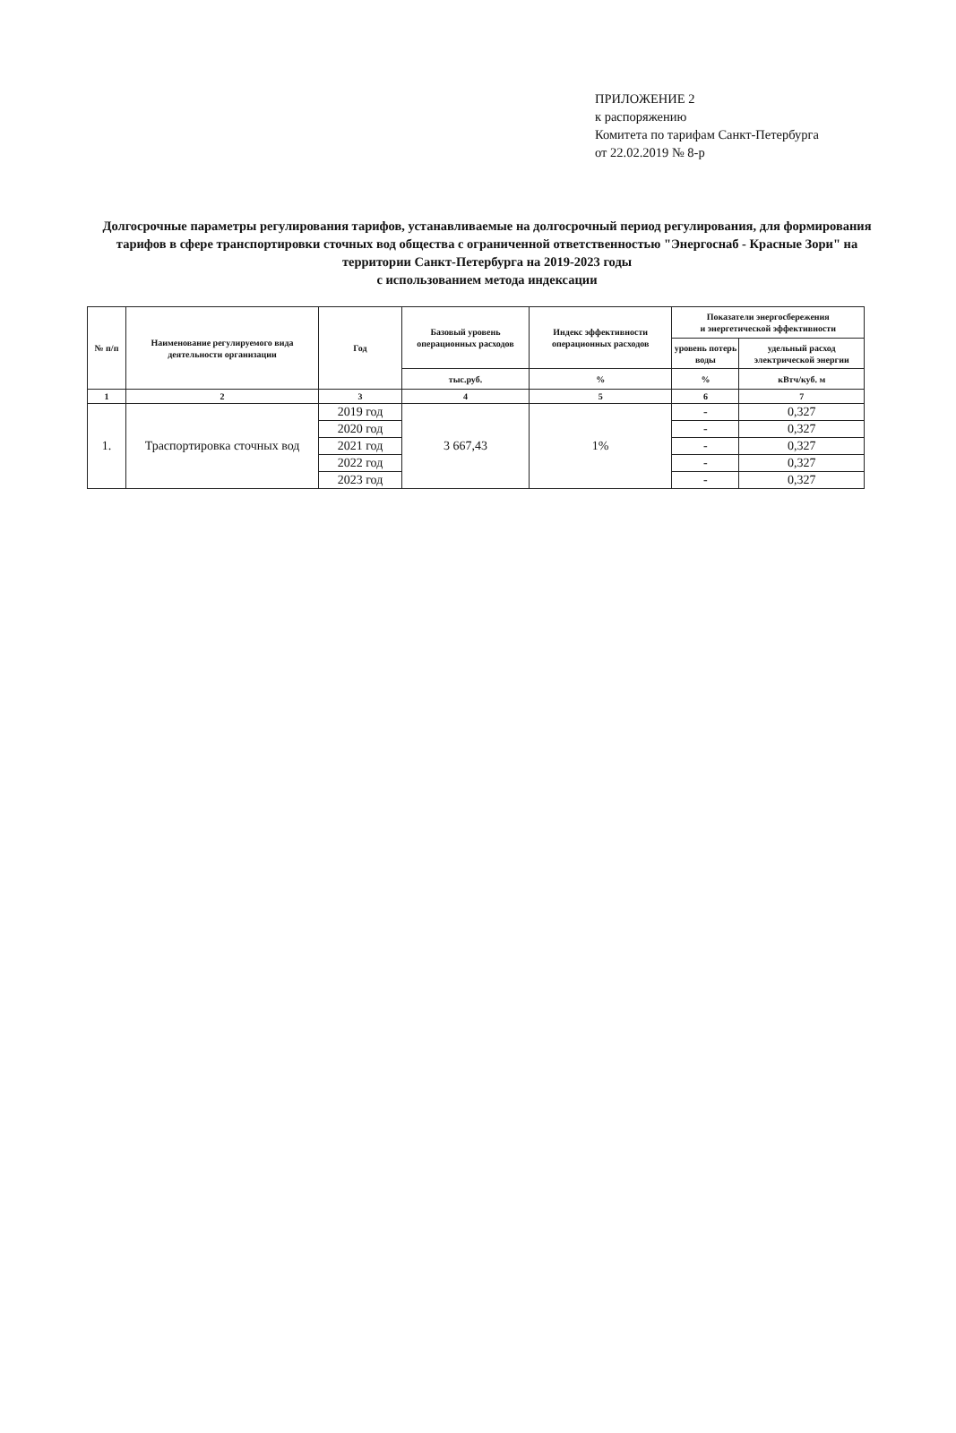ПРИЛОЖЕНИЕ 2
к распоряжению
Комитета по тарифам Санкт-Петербурга
от 22.02.2019 № 8-р
Долгосрочные параметры регулирования тарифов, устанавливаемые на долгосрочный период регулирования, для формирования тарифов в сфере транспортировки сточных вод общества с ограниченной ответственностью "Энергоснаб - Красные Зори" на территории Санкт-Петербурга на 2019-2023 годы
с использованием метода индексации
| № п/п | Наименование регулируемого вида деятельности организации | Год | Базовый уровень операционных расходов | Индекс эффективности операционных расходов | Показатели энергосбережения и энергетической эффективности | |
| --- | --- | --- | --- | --- | --- | --- |
| | | | | | уровень потерь воды | удельный расход электрической энергии |
| | | | тыс.руб. | % | % | кВтч/куб. м |
| 1 | 2 | 3 | 4 | 5 | 6 | 7 |
| 1. | Траспортировка сточных вод | 2019 год | 3 667,43 | 1% | - | 0,327 |
| | | 2020 год | | | - | 0,327 |
| | | 2021 год | | | - | 0,327 |
| | | 2022 год | | | - | 0,327 |
| | | 2023 год | | | - | 0,327 |